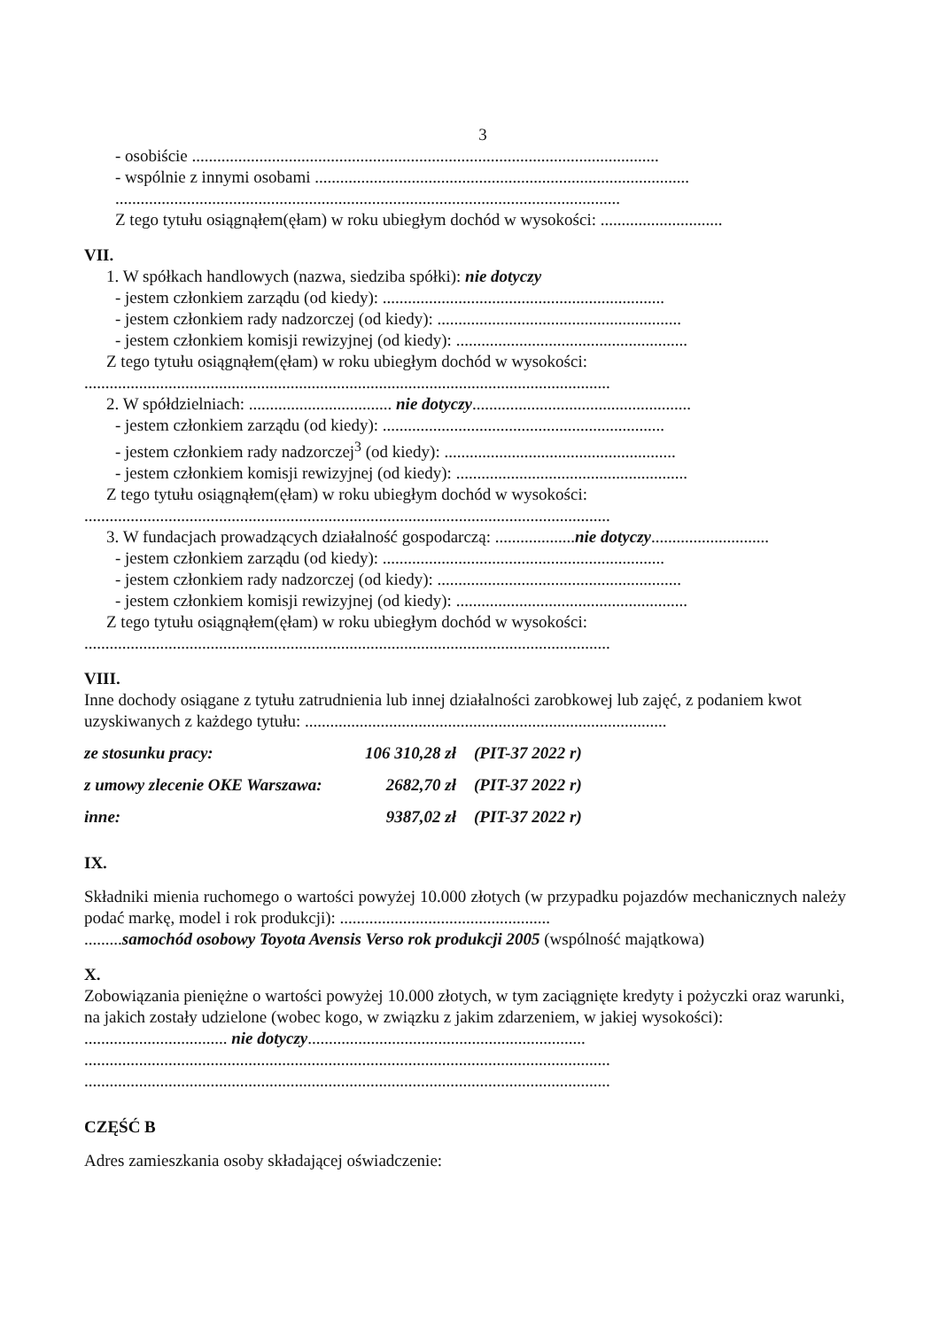3
- osobiście ...............................................................................................................
- wspólnie z innymi osobami .........................................................................................
........................................................................................................................
Z tego tytułu osiągnąłem(ęłam) w roku ubiegłym dochód w wysokości: .............................
VII.
1. W spółkach handlowych (nazwa, siedziba spółki): nie dotyczy
- jestem członkiem zarządu (od kiedy): ...................................................................
- jestem członkiem rady nadzorczej (od kiedy): ..........................................................
- jestem członkiem komisji rewizyjnej (od kiedy): .......................................................
Z tego tytułu osiągnąłem(ęłam) w roku ubiegłym dochód w wysokości:
.............................................................................................................................
2. W spółdzielniach: .................................. nie dotyczy....................................................
- jestem członkiem zarządu (od kiedy): ...................................................................
- jestem członkiem rady nadzorczej<sup>3</sup> (od kiedy): .......................................................
- jestem członkiem komisji rewizyjnej (od kiedy): .......................................................
Z tego tytułu osiągnąłem(ęłam) w roku ubiegłym dochód w wysokości:
.............................................................................................................................
3. W fundacjach prowadzących działalność gospodarczą: ...................nie dotyczy............................
- jestem członkiem zarządu (od kiedy): ...................................................................
- jestem członkiem rady nadzorczej (od kiedy): ..........................................................
- jestem członkiem komisji rewizyjnej (od kiedy): .......................................................
Z tego tytułu osiągnąłem(ęłam) w roku ubiegłym dochód w wysokości:
.............................................................................................................................
VIII.
Inne dochody osiągane z tytułu zatrudnienia lub innej działalności zarobkowej lub zajęć, z podaniem kwot uzyskiwanych z każdego tytułu: ......................................................................................
ze stosunku pracy: 106 310,28 zł (PIT-37 2022 r)
z umowy zlecenie OKE Warszawa: 2682,70 zł (PIT-37 2022 r)
inne: 9387,02 zł (PIT-37 2022 r)
IX.
Składniki mienia ruchomego o wartości powyżej 10.000 złotych (w przypadku pojazdów mechanicznych należy podać markę, model i rok produkcji): ..................................................
.........samochód osobowy Toyota Avensis Verso rok produkcji 2005 (wspólność majątkowa)
X.
Zobowiązania pieniężne o wartości powyżej 10.000 złotych, w tym zaciągnięte kredyty i pożyczki oraz warunki, na jakich zostały udzielone (wobec kogo, w związku z jakim zdarzeniem, w jakiej wysokości): .................................. nie dotyczy..................................................................
.............................................................................................................................
.............................................................................................................................
CZĘŚĆ B
Adres zamieszkania osoby składającej oświadczenie: